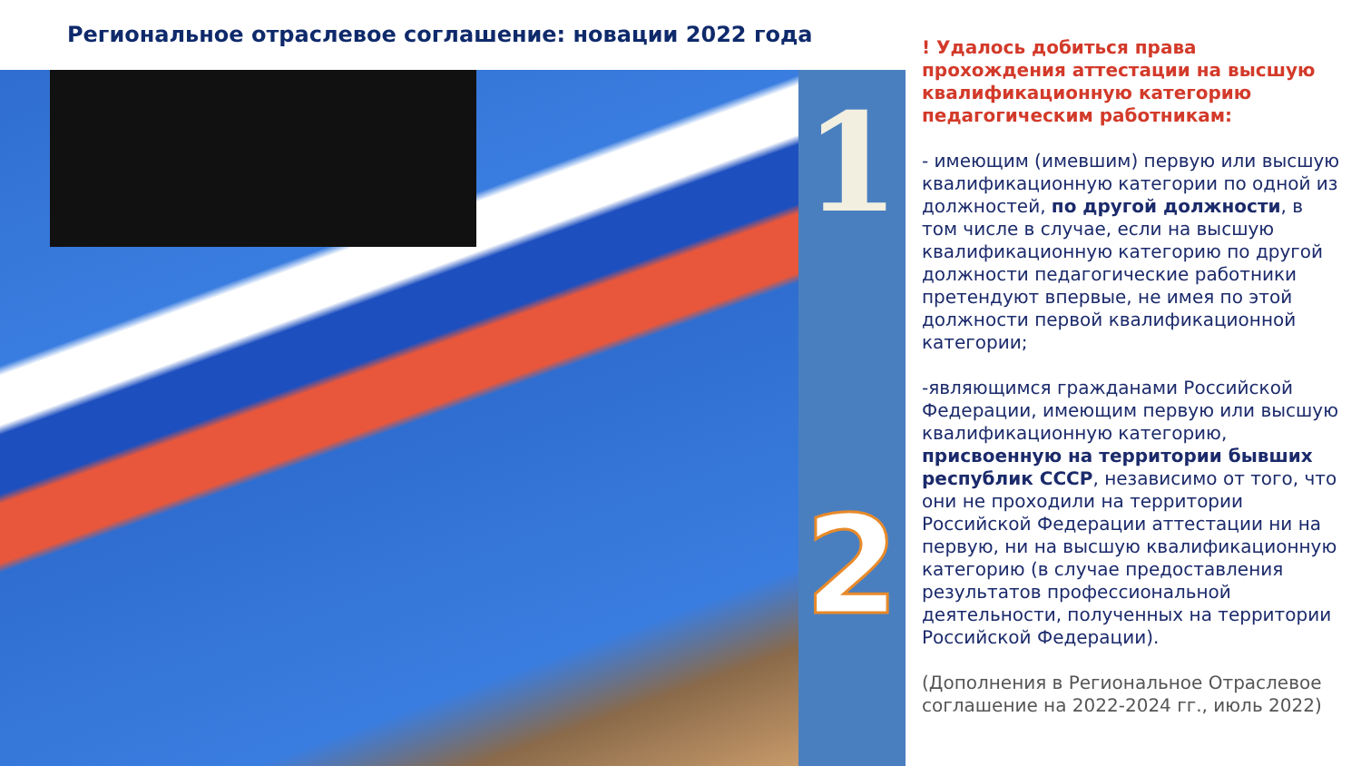Региональное отраслевое соглашение: новации 2022 года
1
2
! Удалось добиться права прохождения аттестации на высшую квалификационную категорию педагогическим работникам:
- имеющим (имевшим) первую или высшую квалификационную категории по одной из должностей, по другой должности, в том числе в случае, если на высшую квалификационную категорию по другой должности педагогические работники претендуют впервые, не имея по этой должности первой квалификационной категории;
-являющимся гражданами Российской Федерации, имеющим первую или высшую квалификационную категорию, присвоенную на территории бывших республик СССР, независимо от того, что они не проходили на территории Российской Федерации аттестации ни на первую, ни на высшую квалификационную категорию (в случае предоставления результатов профессиональной деятельности, полученных на территории Российской Федерации).
(Дополнения в Региональное Отраслевое соглашение на 2022-2024 гг., июль 2022)